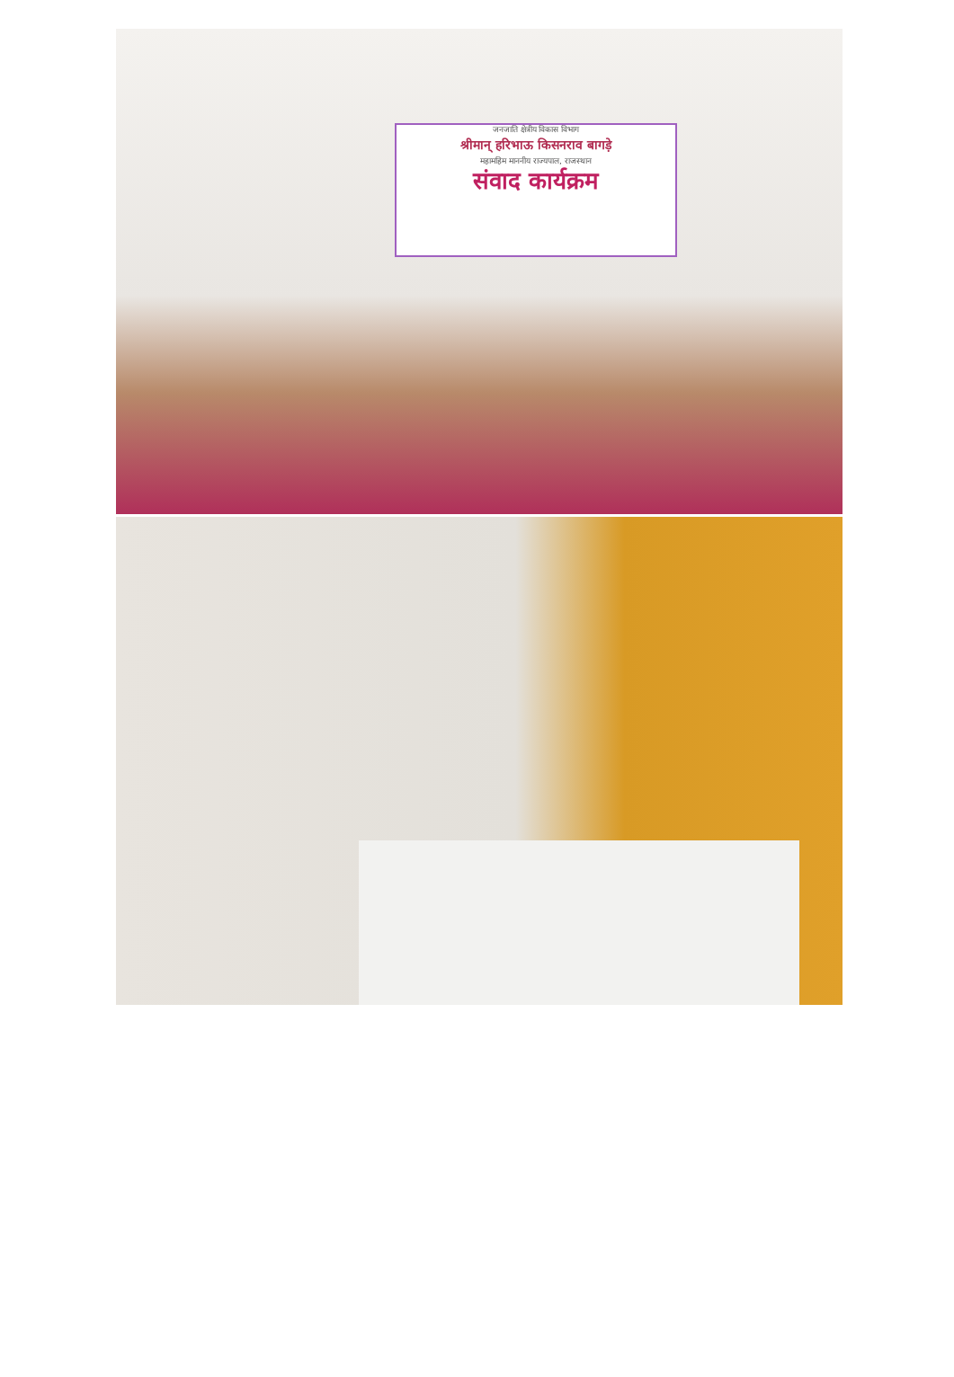जनजाति क्षेत्रीय विकास विभाग
श्रीमान् हरिभाऊ किसनराव बागड़े
महामहिम माननीय राज्यपाल, राजस्थान
संवाद कार्यक्रम